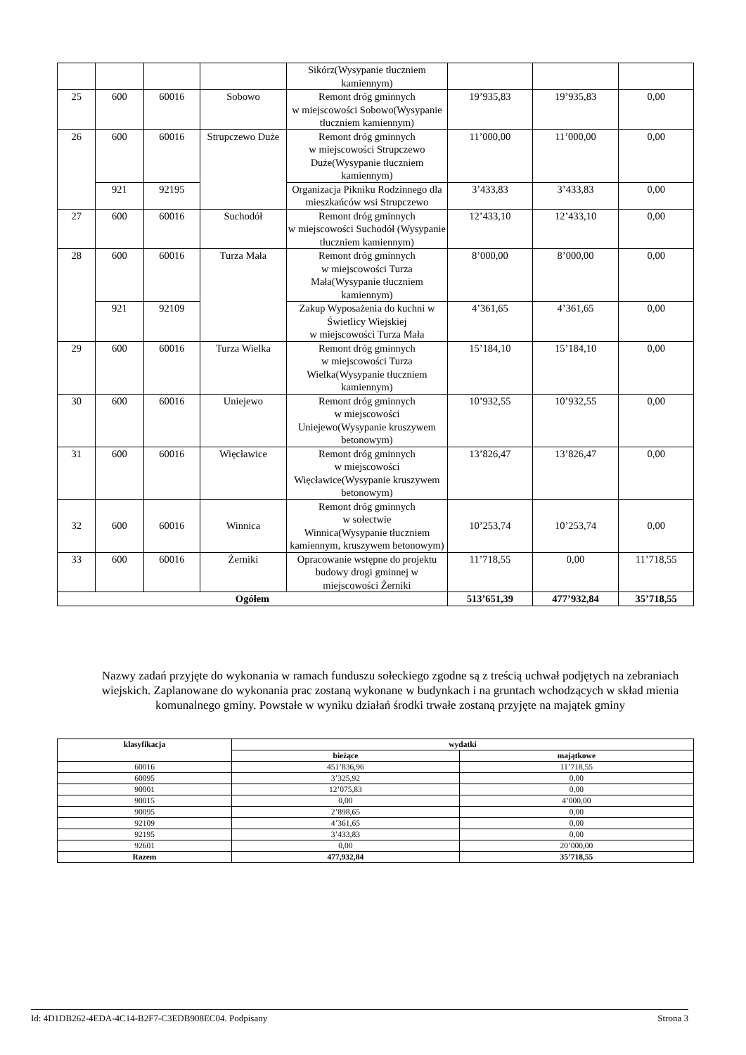| | | | | Sikórz(Wysypanie tłuczniem kamiennym) | | | |
| 25 | 600 | 60016 | Sobowo | Remont dróg gminnych w miejscowości Sobowo(Wysypanie tłuczniem kamiennym) | 19’935,83 | 19’935,83 | 0,00 |
| 26 | 600 | 60016 | Strupczewo Duże | Remont dróg gminnych w miejscowości Strupczewo Duże(Wysypanie tłuczniem kamiennym) | 11’000,00 | 11’000,00 | 0,00 |
| | 921 | 92195 | | Organizacja Pikniku Rodzinnego dla mieszkańców wsi Strupczewo | 3’433,83 | 3’433,83 | 0,00 |
| 27 | 600 | 60016 | Suchodół | Remont dróg gminnych w miejscowości Suchodół (Wysypanie tłuczniem kamiennym) | 12’433,10 | 12’433,10 | 0,00 |
| 28 | 600 | 60016 | Turza Mała | Remont dróg gminnych w miejscowości Turza Mała(Wysypanie tłuczniem kamiennym) | 8’000,00 | 8’000,00 | 0,00 |
| | 921 | 92109 | | Zakup Wyposażenia do kuchni w Świetlicy Wiejskiej w miejscowości Turza Mała | 4’361,65 | 4’361,65 | 0,00 |
| 29 | 600 | 60016 | Turza Wielka | Remont dróg gminnych w miejscowości Turza Wielka(Wysypanie tłuczniem kamiennym) | 15’184,10 | 15’184,10 | 0,00 |
| 30 | 600 | 60016 | Uniejewo | Remont dróg gminnych w miejscowości Uniejewo(Wysypanie kruszywem betonowym) | 10’932,55 | 10’932,55 | 0,00 |
| 31 | 600 | 60016 | Więcławice | Remont dróg gminnych w miejscowości Więcławice(Wysypanie kruszywem betonowym) | 13’826,47 | 13’826,47 | 0,00 |
| 32 | 600 | 60016 | Winnica | Remont dróg gminnych w sołectwie Winnica(Wysypanie tłuczniem kamiennym, kruszywem betonowym) | 10’253,74 | 10’253,74 | 0,00 |
| 33 | 600 | 60016 | Żerniki | Opracowanie wstępne do projektu budowy drogi gminnej w miejscowości Żerniki | 11’718,55 | 0,00 | 11’718,55 |
| Ogółem | | | | | 513’651,39 | 477’932,84 | 35’718,55 |
Nazwy zadań przyjęte do wykonania w ramach funduszu sołeckiego zgodne są z treścią uchwał podjętych na zebraniach wiejskich. Zaplanowane do wykonania prac zostaną wykonane w budynkach i na gruntach wchodzących w skład mienia komunalnego gminy. Powstałe w wyniku działań środki trwałe zostaną przyjęte na majątek gminy
| klasyfikacja | wydatki | |
| --- | --- | --- |
| | bieżące | majątkowe |
| 60016 | 451’836,96 | 11’718,55 |
| 60095 | 3’325,92 | 0,00 |
| 90001 | 12’075,83 | 0,00 |
| 90015 | 0,00 | 4’000,00 |
| 90095 | 2’898,65 | 0,00 |
| 92109 | 4’361,65 | 0,00 |
| 92195 | 3’433,83 | 0,00 |
| 92601 | 0,00 | 20’000,00 |
| Razem | 477,932,84 | 35’718,55 |
Id: 4D1DB262-4EDA-4C14-B2F7-C3EDB908EC04. Podpisany Strona 3